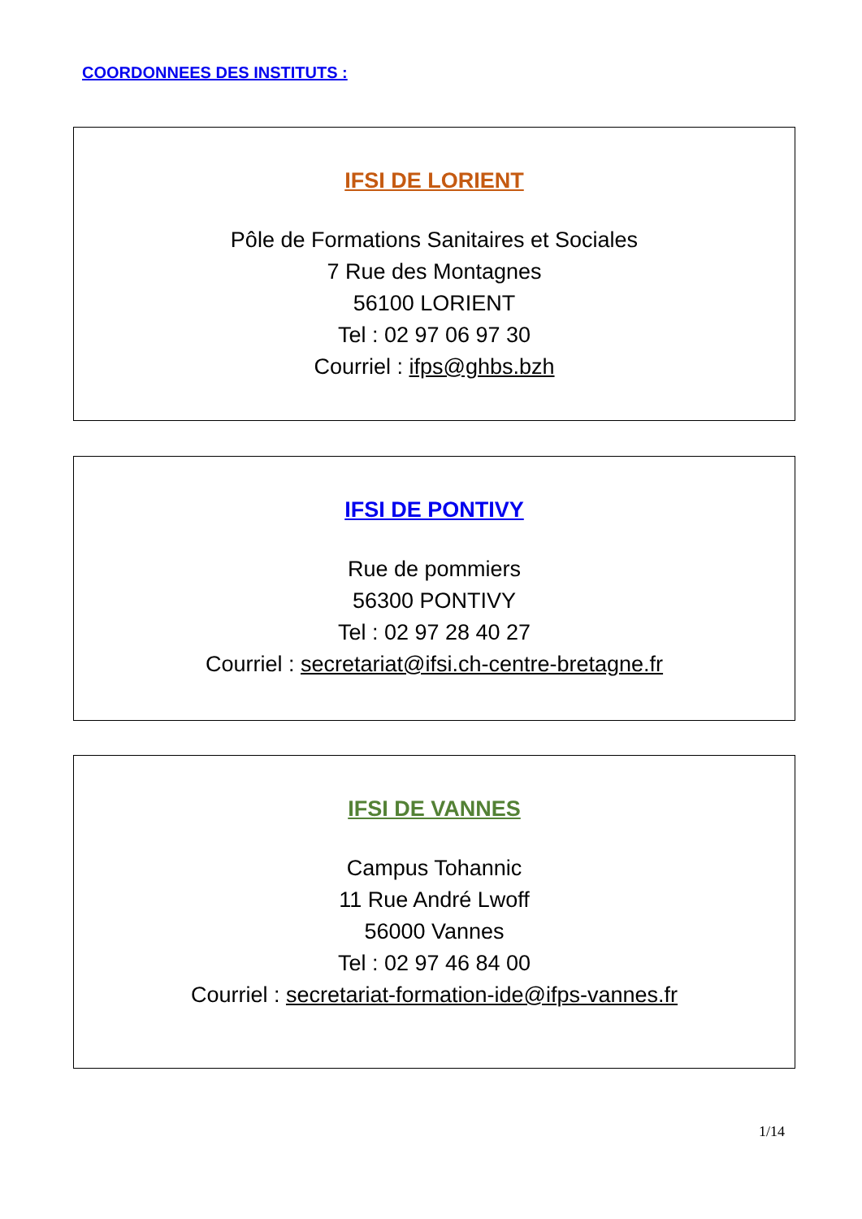COORDONNEES DES INSTITUTS :
IFSI DE LORIENT
Pôle de Formations Sanitaires et Sociales
7 Rue des Montagnes
56100 LORIENT
Tel : 02 97 06 97 30
Courriel : ifps@ghbs.bzh
IFSI DE PONTIVY
Rue de pommiers
56300 PONTIVY
Tel : 02 97 28 40 27
Courriel : secretariat@ifsi.ch-centre-bretagne.fr
IFSI DE VANNES
Campus Tohannic
11 Rue André Lwoff
56000 Vannes
Tel : 02 97 46 84 00
Courriel : secretariat-formation-ide@ifps-vannes.fr
1/14